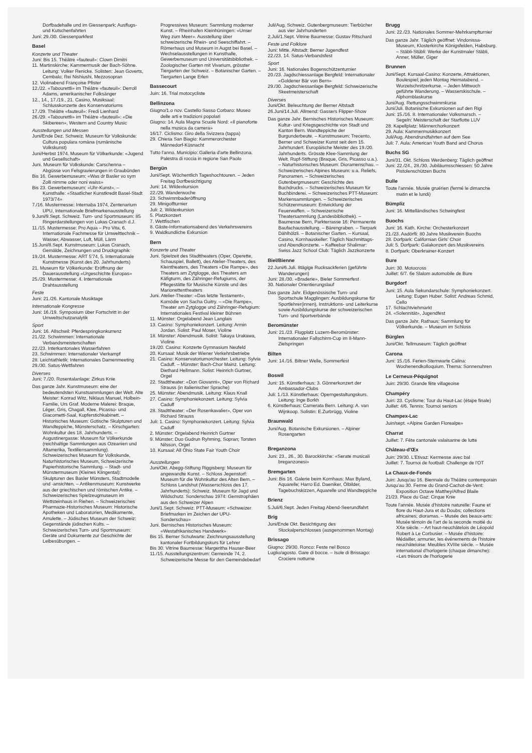Dorfbadehalle und im Giessenpark; Ausflugs- und Kutschenfahrten
Juni: 29./30. Giessenparkfest
Basel
Konzerte und Theater
Juni: Bis 15. Théâtre «fauteuil»: Clown Dimitri
11. Martinskirche: Kammermusik der Bach-Söhne. Leitung: Volker Renicke. Solisten: Jean Goverts, Cembalo; Rei Nishiushi, Mezzosopran
12. Violinabend Françoise Pfister
12./22. «Tabourettli» im Théâtre «fauteuil»: Derroll Adams, amerikanischer Folksänger
12., 14., 17./19., 21. Casino, Musiksaal: Schlusskonzerte des Konservatoriums
17./29. Théâtre «fauteuil»: Fredi Lienhard
26./29. «Tabourettli» im Théâtre «fauteuil»: «Die Skibereen», Western and Country Music
Ausstellungen und Messen
Juni/Ende Dez. Schweiz. Museum für Volkskunde: Cultura populara romàna (rumänische Volkskunst)
Juni/Herbst 1974. Museum für Völkerkunde: «Jugend und Gesellschaft»
Juni. Museum für Volkskunde: Carschenna – Abgüsse von Felsgravierungen in Graubünden
Bis 16. Gewerbemuseum: «Was dr Basler vo sym Zolli nimme oder noni waiss»
Bis 23. Gewerbemuseum: «Uhr-Kunst». – Kunsthalle: «Staatlicher Kunstkredit Basel-Stadt 1973/74»
7./16. Mustermesse: Internaba 1974, Zentenarium UPU, Internationale Briefmarkenausstellung
9.Juni/9.Sept. Schweiz. Turn- und Sportmuseum: 85 Ringerdarstellungen von Lukas Cranach d.J.
11./15. Mustermesse: Pro Aqua – Pro Vita, 6. Internationale Fachmesse für Umwelttechnik – Wasser, Abwasser, Luft, Müll, Lärm
15.Juni/8.Sept. Kunstmuseum: Lukas Cranach, Gemälde, Zeichnungen und Druckgraphik
19./24. Mustermesse: ART 5'74, 5. Internationale Kunstmesse (Kunst des 20. Jahrhunderts)
21. Museum für Völkerkunde: Eröffnung der Dauerausstellung «Urgeschichte Europas»
25./29. Mustermesse: 4. Internationale Drahtausstellung
Feste
Juni: 21./26. Kantonale Musiktage
Internationale Kongresse
Juni: 16./19. Symposium über Fortschritt in der Umweltschutzanalytik
Sport
Juni: 16. Allschwil: Pferdespringkonkurrenz
21./22. Schwimmen: Internationale Verbandsmeisterschaften
22./23. Interkantonales Wasserfahren
23. Schwimmen: Internationaler Vierkampf
28. Leichtathletik: Internationales Damenmeeting
29./30. Satus-Wettfahren
Diverses
Juni: 7./20. Rosentalanlage: Zirkus Knie
Das ganze Jahr. Kunstmuseum: eine der bedeutendsten Kunstsammlungen der Welt. Alte Meister: Konrad Witz, Niklaus Manuel, Holbein-Familie, Urs Graf. Moderne Malerei: Braque, Léger, Gris, Chagall, Klee, Picasso- und Giacometti-Saal, Kupferstichkabinett. – Historisches Museum: Gotische Skulpturen und Wandteppiche, Münsterschatz. – Kirschgarten: Wohnkultur des 18. Jahrhunderts. – Augustinergasse: Museum für Völkerkunde (reichhaltige Sammlungen aus Ozeanien und Altamerika, Textiliensammlung). Schweizerisches Museum für Volkskunde, Naturhistorisches Museum, Schweizerische Papierhistorische Sammlung. – Stadt- und Münstermuseum (Kleines Klingental): Skulpturen des Basler Münsters, Stadtmodelle und -ansichten. – Antikenmuseum: Kunstwerke aus der griechischen und römischen Antike. – Schweizerisches Spielzeugmuseum im Wettsteinhaus in Riehen. – Schweizerisches Pharmazie-Historisches Museum: Historische Apotheken und Laboratorien, Medikamente, Amulette. – Jüdisches Museum der Schweiz: Gegenstände jüdischen Kults. – Schweizerisches Turn- und Sportmuseum: Geräte und Dokumente zur Geschichte der Leibesübungen. –
Progressives Museum: Sammlung moderner Kunst. – Rheinhafen Kleinhüningen: «Unser Weg zum Meer». Ausstellung über schweizerische Rhein- und Seeschiffahrt. – Römerhaus und Museum in Augst bei Basel. – Wechselausstellungen in Kunsthalle, Gewerbemuseum und Universitätsbibliothek. – Zoologischer Garten mit Vivarium, grösster Tiergarten der Schweiz. – Botanischer Garten. – Tiergarten Lange Erlen
Bassecourt
Juin: 16. Trial motocycliste
Bellinzona
Giugno/1.o nov. Castello Sasso Corbaro: Museo delle arti e tradizioni popolari
Giugno: 14. Aula Magna Scuole Nord: «Il pianoforte nella musica da camera»
16/17. Ciclismo: Giro della Svizzera (tappa)
29. Chiesa San Biagio: Kammerorchester Männedorf-Küsnacht
Tutto l'anno. Municipio: Galleria d'arte Bellinzona. Palestra di roccia in regione San Paolo
Bergün
Juni/Sept. Wöchentlich Tageshochtouren. – Jeden Freitag Dorfbesichtigung
Juni: 14. Wildexkursion
22./29. Wanderwoche
23. Schwimmbaderöffnung
29. Minigolfturnier
Juli: 2. Wildexkursion
5. Platzkonzert
7. Wettfischen
8. Gäste-Informationsabend des Verkehrsvereins
9. Waldkundliche Exkursion
Bern
Konzerte und Theater
Juni. Spielzeit des Stadttheaters (Oper, Operette, Schauspiel, Ballett), des Atelier-Theaters, des Kleintheaters, des Theaters «Die Rampe», des Theaters am Zytglogge, des Theaters am Käfigturm, des Zähringer-Refugiums, der Pflegestätte für Musische Künste und des Marionettentheaters
Juni. Atelier-Theater: «Das letzte Testament», Komödie von Sacha Guitry. – «Die Rampe», Theater am Zytglogge und Zähringer-Refugium: Internationales Festival kleiner Bühnen
11. Münster: Orgelabend Jean Langlais
13. Casino: Symphoniekonzert. Leitung: Armin Jordan. Solist: Paul Moser, Violine
18. Münster: Abendmusik. Solist: Takaya Urakawa, Violine
19./20. Casino: Konzerte Gymnasium Neufeld
20. Kursaal: Musik der Wiener Verkehrsbetriebe
21. Casino: Konservatoriumorchester. Leitung: Sylvia Caduff. – Münster: Bach-Chor Mainz. Leitung: Diethard Hellmann. Solist: Heinrich Gurtner, Orgel
22. Stadttheater: «Don Giovanni», Oper von Richard Strauss (in italienischer Sprache)
25. Münster: Abendmusik. Leitung: Klaus Knall
27. Casino: Symphoniekonzert. Leitung: Sylvia Caduff
28. Stadttheater: «Der Rosenkavalier», Oper von Richard Strauss
Juli: 1. Casino: Symphoniekonzert. Leitung: Sylvia Caduff
2. Münster: Orgelabend Heinrich Gurtner
9. Münster: Duo Gudrun Ryhming, Sopran; Torsten Nilsson, Orgel
10. Kursaal: All Ohio State Fair Youth Choir
Ausstellungen
Juni/Okt. Abegg-Stiftung Riggisberg: Museum für angewandte Kunst. – Schloss Jegenstorf: Museum für die Wohnkultur des Alten Bern. – Schloss Landshut (Wasserschloss des 17. Jahrhunderts): Schweiz. Museum für Jagd und Wildschutz. Sonderschau 1974: Gemstrophäen aus den Schweizer Alpen
Juni/1.Sept. Schweiz. PTT-Museum: «Schweizer Briefmarken im Zeichen der UPU-Sonderschau»
Juni. Bernisches Historisches Museum: «Westafrikanisches Handwerk»
Bis 15. Berner Schulwarte: Zeichnungsausstellung kantonaler Fortbildungskurs für Lehrer
Bis 30. Vitrine Baumesse: Margeritha Hauser-Beer
11./15. Ausstellungszentrum: Gemeinde 74, 2. Schweizerische Messe für den Gemeindebedarf
Juli/Aug. Schweiz. Gutenbergmuseum: Tierbücher aus vier Jahrhunderten
2.Juli/1.Sept. Vitrine Baumesse: Gustav Ritschard
Feste und Folklore
Juni: Mitte. Altstadt: Berner Jugendfest
22./23. 14. Satus-Verbandsfest
Sport
Juni: 16. Nationales Bogenschützenturnier
20./23. Jagdschiessanlage Bergfeld: Internationaler «Goldener Bär von Bern»
29./30. Jagdschiessanlage Bergfeld: Schweizerische Skeetmeisterschaft
Diverses
Juni/Okt. Beleuchtung der Berner Altstadt
26.Juni/14.Juli. Allmend: Gassers Flipper-Show
Das ganze Jahr. Bernisches Historisches Museum: Kultur- und Kriegsgeschichte von Stadt und Kanton Bern. Wandteppiche der Burgunderbeute. – Kunstmuseum: Trecento, Berner und Schweizer Kunst seit dem 15. Jahrhundert. Europäische Meister des 19./20. Jahrhunderts. Grösste Klee-Sammlung der Welt. Rupf-Stiftung (Braque, Gris, Picasso u.a.). – Naturhistorisches Museum: Dioramenschau. – Schweizerisches Alpines Museum: u.a. Reliefs, Panoramen. – Schweizerisches Gutenbergmuseum: Geschichte des Buchdrucks. – Schweizerisches Museum für Buchbinderei. – Schweizerisches PTT-Museum: Markensammlungen. – Schweizerisches Schützenmuseum: Entwicklung der Feuerwaffen. – Schweizerische Theatersammlung (Landesbibliothek). – Baumesse Bern, Parkterrasse 16: Permanente Baufachausstellung. – Bärengraben. – Tierpark Dählhölzli. – Botanischer Garten. – Kursaal, Casino, Kornhauskeller: Täglich Nachmittags- und Abendkonzerte. – Kaffeebar Shalimar: Swiss Jazz School Club: Täglich Jazzkonzerte
Biel/Bienne
22.Juni/6.Juli. 8tägige Rucksackferien (geführte Wanderungen)
Juni: 28./30. «Braderie», Bieler Sommerfest
30. Nationaler Orientierungslauf
Das ganze Jahr. Eidgenössische Turn- und Sportschule Magglingen: Ausbildungskurse für Sportlehrer(innen), Instruktions- und Leiterkurse sowie Ausbildungskurse der schweizerischen Turn- und Sportverbände
Beromünster
Juni: 21./23. Flugplatz Luzern-Beromünster: Internationaler Fallschirm-Cup im 8-Mann-Zielspringen
Bilten
Juni: 14./16. Biltner Welle, Sommerfest
Boswil
Juni: 15. Künstlerhaus: 3. Gönnerkonzert der Ambassador-Clubs
Juli: 1./13. Künstlerhaus: Operngestaltungskurs. Leitung: Inge Borkh
6. Künstlerhaus: Camerata Bern. Leitung: A. van Wijnkoop. Solistin: E.Zurbrügg, Violine
Braunwald
Juni/Aug. Botanische Exkursionen. – Alpiner Rosengarten
Breganzona
Juni: 23., 26., 30. Barockkirche: «Serate musicali breganzonesi»
Bremgarten
Juni: Bis 16. Galerie beim Kornhaus: Max Byland, Aquarelle; Harro Ed. Daeniker, Ölbilder, Tagebuchskizzen, Aquarelle und Wandteppiche
Brienz
5.Juli/6.Sept. Jeden Freitag Abend-Seerundfahrt
Brig
Juni/Ende Okt. Besichtigung des Stockalperschlosses (ausgenommen Montag)
Brissago
Giugno: 29/30. Ronco: Feste nel Bosco
Luglio/agosto. Gare di bocce. – Isole di Brissago: Crociere notturne
Brugg
Juni: 22./23. Nationales Sommer-Mehrkampfturnier
Das ganze Jahr. Täglich geöffnet: Vindonissa-Museum, Klosterkirche Königsfelden, Habsburg. – Stäbli-Stübli: Werke der Kunstmaler Stäbli, Anner, Müller, Giger
Brunnen
Juni/Sept. Kursaal-Casino: Konzerte, Attraktionen, Boulespiel; jeden Montag Heimatabend. – Wurzelschnitzerkurse. – Jeden Mittwoch geführte Wanderung. – Wasserskischule. – Alphornblaskurse
Juni/Aug. Rettungsschwimmkurse
Juni/Juli. Botanische Exkursionen auf den Rigi
Juni: 15./16. 8. Internationaler Volksmarsch. – Segeln: Meisterschaft der Starflotte LUV
28. Kapellplatz: Männerchorkonzert
29. Aula: Kammermusikkonzert
Juli/Aug. Abendrundfahrten auf dem See
Juli: 7. Aula: American Youth Band and Chorus
Buchs SG
Juni/31. Okt. Schloss Werdenberg: Täglich geöffnet
Juni: 22./24., 28./30. Jubiläumsschiessen: 50 Jahre Pistolenschützen Buchs
Bulle
Toute l'année. Musée gruérien (fermé le dimanche matin et le lundi)
Bümpliz
Juni: 16. Mittelländisches Schwingfest
Buochs
Juni: 16. Kath. Kirche: Orchesterkonzert
21./23. Aadörfli: 80 Jahre Musikverein Buochs
28. Dorfpark: Californian Girls' Choir
Juli: 5. Dorfpark: Galakonzert des Musikvereins
8. Dorfpark: Oberkrainer-Konzert
Bure
Juin: 30. Motocross
Juillet: 6/7. 6e Slalom automobile de Bure
Burgdorf
Juni: 15. Aula Sekundarschule: Symphoniekonzert. Leitung: Eugen Huber. Solist: Andreas Schmid, Cello
17. Schlachtviehmarkt
24. «Solennität», Jugendfest
Das ganze Jahr. Rathaus: Sammlung für Völkerkunde. – Museum im Schloss
Bürglen
Juni/Okt. Tellmuseum: Täglich geöffnet
Carona
Juni: 15./16. Ferien-Sternwarte Calina: Wochenendkolloquium. Thema: Sonnenuhren
Le Cerneux-Péquignot
Juin: 29/30. Grande fête villageoise
Champéry
Juin: 23. Cyclisme: Tour du Haut-Lac (étape finale)
Juillet: 4/6. Tennis: Tournoi seniors
Champex-Lac
Juin/sept. «Alpine Garden Florealpe»
Charrat
Juillet: 7. Fête cantonale valaisanne de lutte
Château-d'Œx
Juin: 29/30. L'Etivaz: Kermesse avec bal
Juillet: 7. Tournoi de football: Challenge de l'OT
La Chaux-de-Fonds
Juin: Jusqu'au 16. Biennale du Théâtre contemporain
Jusqu'au 30. Ferme du Grand-Cachot-de-Vent: Exposition Octave Matthey/Alfred Blaile
21/23. Place du Gaz: Cirque Knie
Toute l'année. Musée d'histoire naturelle: Faune et flore du Haut-Jura et du Doubs; collections africaines; dioramas. – Musée des beaux-arts: Musée témoin de l'art de la seconde moitié du XXe siècle. – Art haut-neuchâtelois de Léopold Robert à Le Corbusier. – Musée d'histoire: Médailler, armurier, les événements de l'histoire neuchâteloise: Meubles XVIIIe siècle. – Musée international d'horlogerie (chaque dimanche): «Les trésors de l'horlogerie